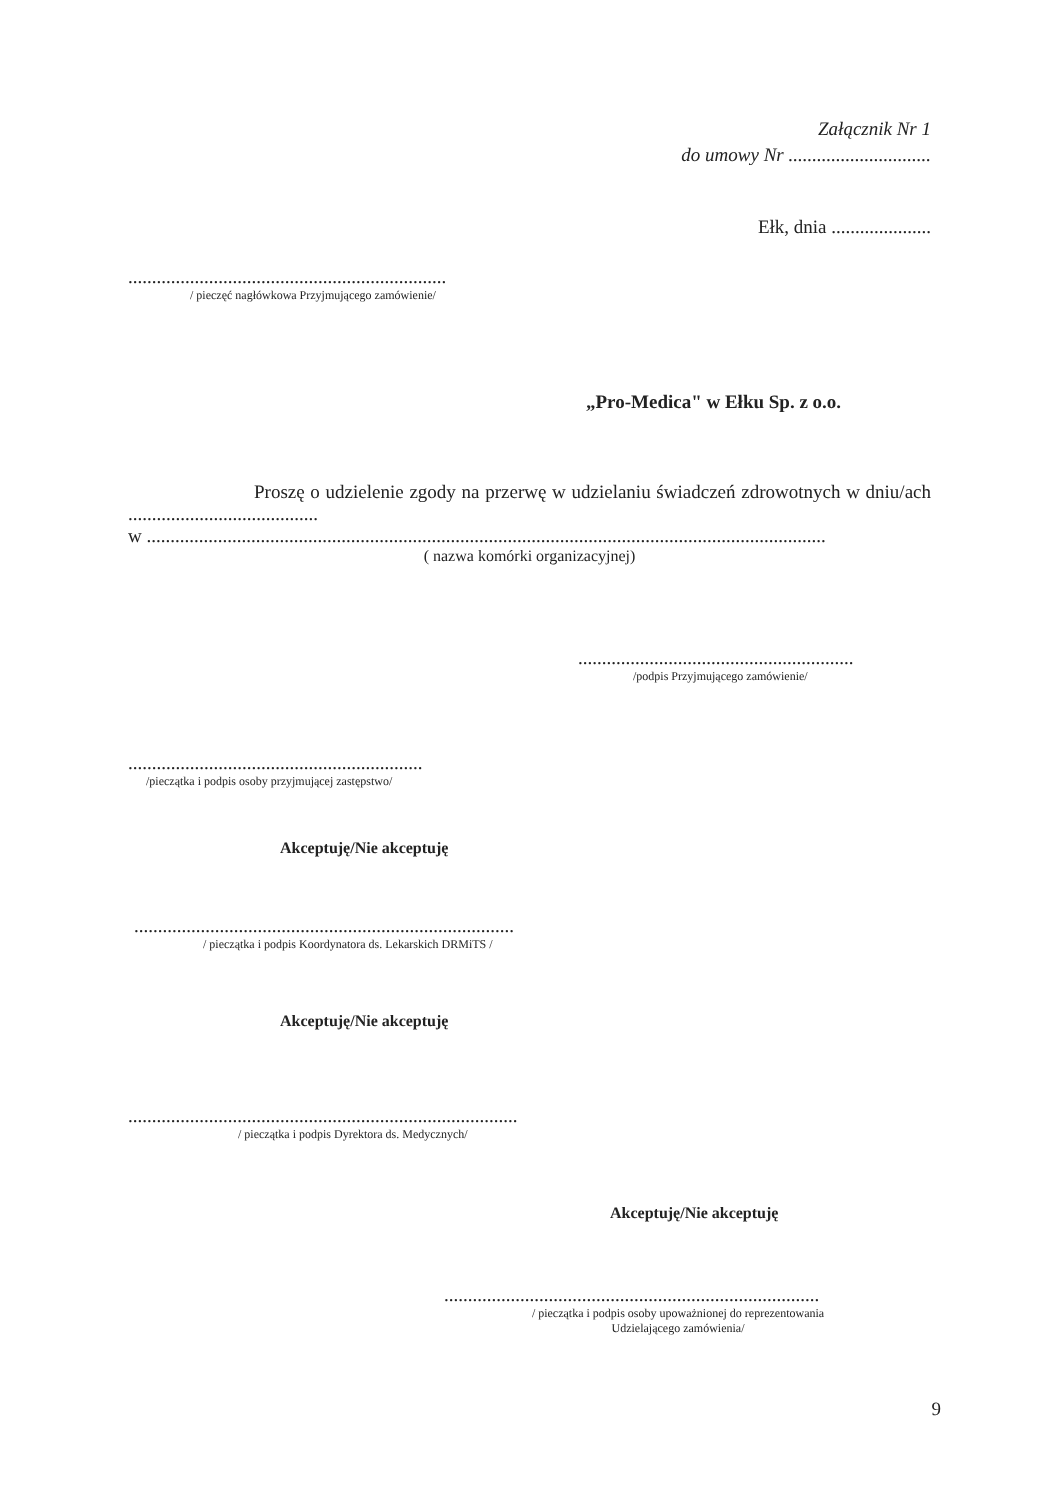Załącznik Nr 1
do umowy Nr ..............................
Ełk, dnia .....................
...................................................................
/ pieczęć nagłówkowa Przyjmującego zamówienie/
„Pro-Medica" w Ełku Sp. z o.o.
Proszę o udzielenie zgody na przerwę w udzielaniu świadczeń zdrowotnych w dniu/ach ........................................
w ...............................................................................................................................................
( nazwa komórki organizacyjnej)
..........................................................
/podpis Przyjmującego zamówienie/
..............................................................
/pieczątka i podpis osoby przyjmującej zastępstwo/
Akceptuję/Nie akceptuję
................................................................................
/ pieczątka i podpis Koordynatora ds. Lekarskich DRMiTS /
Akceptuję/Nie akceptuję
..................................................................................
/ pieczątka i podpis Dyrektora ds. Medycznych/
Akceptuję/Nie akceptuję
...............................................................................
/ pieczątka i podpis osoby upoważnionej do reprezentowania Udzielającego zamówienia/
9